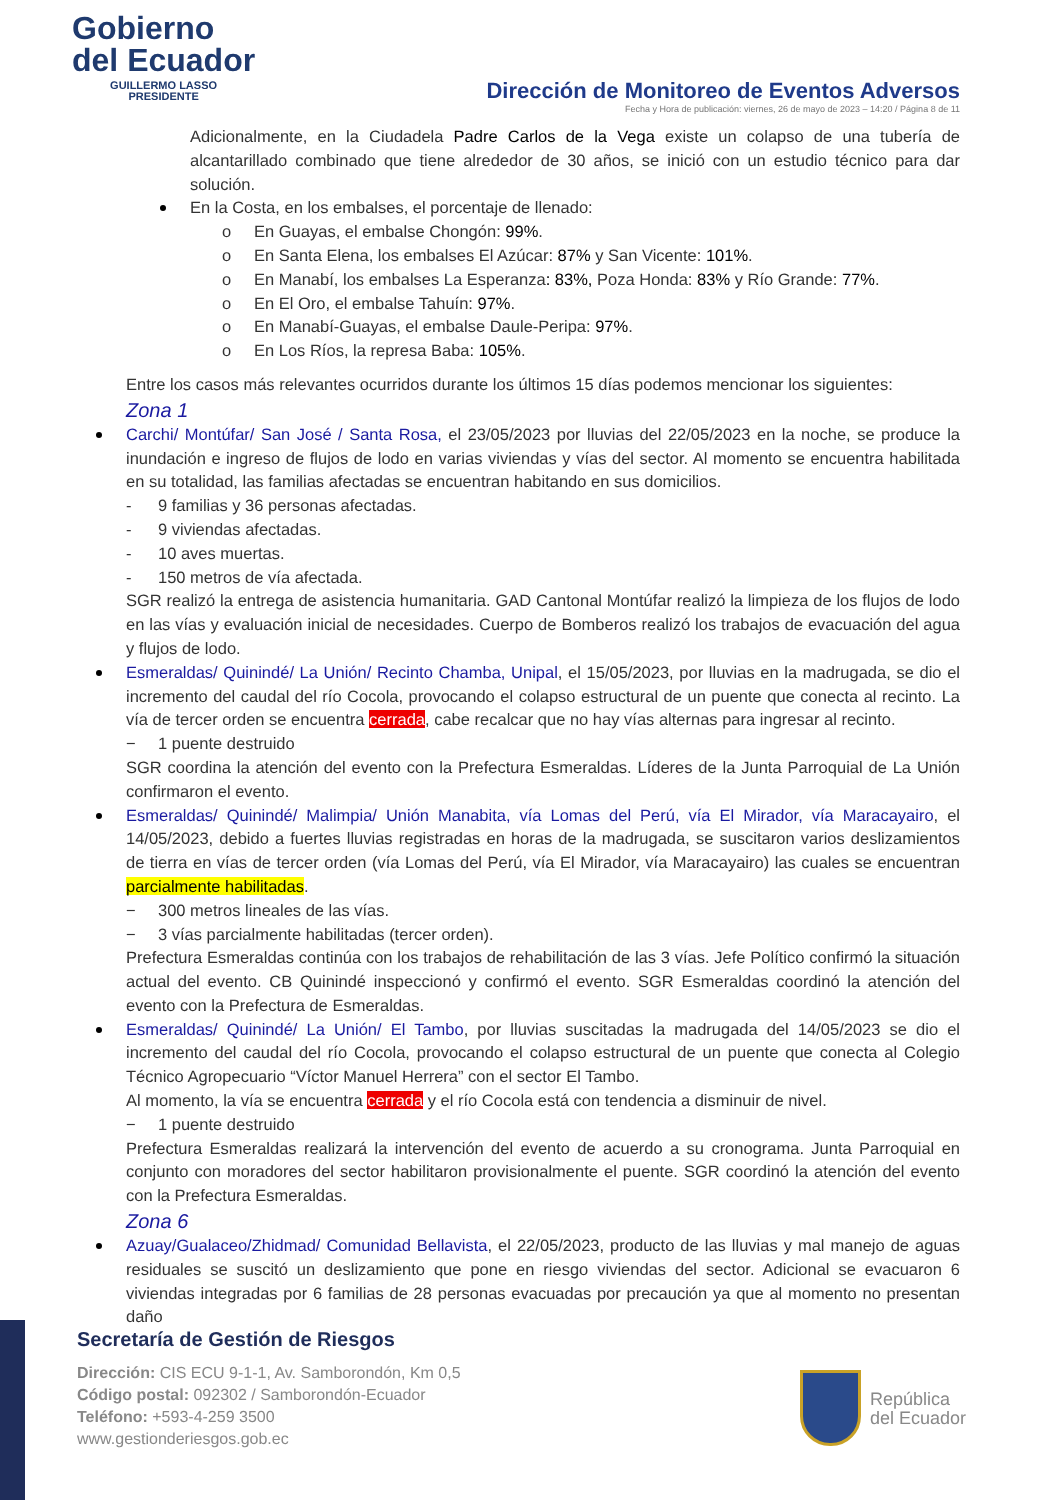Gobierno
del Ecuador
GUILLERMO LASSO
PRESIDENTE
Dirección de Monitoreo de Eventos Adversos
Fecha y Hora de publicación: viernes, 26 de mayo de 2023 – 14:20 / Página 8 de 11
Adicionalmente, en la Ciudadela Padre Carlos de la Vega existe un colapso de una tubería de alcantarillado combinado que tiene alrededor de 30 años, se inició con un estudio técnico para dar solución.
En la Costa, en los embalses, el porcentaje de llenado:
o En Guayas, el embalse Chongón: 99%.
o En Santa Elena, los embalses El Azúcar: 87% y San Vicente: 101%.
o En Manabí, los embalses La Esperanza: 83%, Poza Honda: 83% y Río Grande: 77%.
o En El Oro, el embalse Tahuín: 97%.
o En Manabí-Guayas, el embalse Daule-Peripa: 97%.
o En Los Ríos, la represa Baba: 105%.
Entre los casos más relevantes ocurridos durante los últimos 15 días podemos mencionar los siguientes:
Zona 1
Carchi/ Montúfar/ San José / Santa Rosa, el 23/05/2023 por lluvias del 22/05/2023 en la noche, se produce la inundación e ingreso de flujos de lodo en varias viviendas y vías del sector. Al momento se encuentra habilitada en su totalidad, las familias afectadas se encuentran habitando en sus domicilios.
- 9 familias y 36 personas afectadas.
- 9 viviendas afectadas.
- 10 aves muertas.
- 150 metros de vía afectada.
SGR realizó la entrega de asistencia humanitaria. GAD Cantonal Montúfar realizó la limpieza de los flujos de lodo en las vías y evaluación inicial de necesidades. Cuerpo de Bomberos realizó los trabajos de evacuación del agua y flujos de lodo.
Esmeraldas/ Quinindé/ La Unión/ Recinto Chamba, Unipal, el 15/05/2023, por lluvias en la madrugada, se dio el incremento del caudal del río Cocola, provocando el colapso estructural de un puente que conecta al recinto. La vía de tercer orden se encuentra cerrada, cabe recalcar que no hay vías alternas para ingresar al recinto.
− 1 puente destruido
SGR coordina la atención del evento con la Prefectura Esmeraldas. Líderes de la Junta Parroquial de La Unión confirmaron el evento.
Esmeraldas/ Quinindé/ Malimpia/ Unión Manabita, vía Lomas del Perú, vía El Mirador, vía Maracayairo, el 14/05/2023, debido a fuertes lluvias registradas en horas de la madrugada, se suscitaron varios deslizamientos de tierra en vías de tercer orden (vía Lomas del Perú, vía El Mirador, vía Maracayairo) las cuales se encuentran parcialmente habilitadas.
− 300 metros lineales de las vías.
− 3 vías parcialmente habilitadas (tercer orden).
Prefectura Esmeraldas continúa con los trabajos de rehabilitación de las 3 vías. Jefe Político confirmó la situación actual del evento. CB Quinindé inspeccionó y confirmó el evento. SGR Esmeraldas coordinó la atención del evento con la Prefectura de Esmeraldas.
Esmeraldas/ Quinindé/ La Unión/ El Tambo, por lluvias suscitadas la madrugada del 14/05/2023 se dio el incremento del caudal del río Cocola, provocando el colapso estructural de un puente que conecta al Colegio Técnico Agropecuario “Víctor Manuel Herrera” con el sector El Tambo.
Al momento, la vía se encuentra cerrada y el río Cocola está con tendencia a disminuir de nivel.
− 1 puente destruido
Prefectura Esmeraldas realizará la intervención del evento de acuerdo a su cronograma. Junta Parroquial en conjunto con moradores del sector habilitaron provisionalmente el puente. SGR coordinó la atención del evento con la Prefectura Esmeraldas.
Zona 6
Azuay/Gualaceo/Zhidmad/ Comunidad Bellavista, el 22/05/2023, producto de las lluvias y mal manejo de aguas residuales se suscitó un deslizamiento que pone en riesgo viviendas del sector. Adicional se evacuaron 6 viviendas integradas por 6 familias de 28 personas evacuadas por precaución ya que al momento no presentan daño
Secretaría de Gestión de Riesgos
Dirección: CIS ECU 9-1-1, Av. Samborondón, Km 0,5
Código postal: 092302 / Samborondón-Ecuador
Teléfono: +593-4-259 3500
www.gestionderiesgos.gob.ec
República
del Ecuador